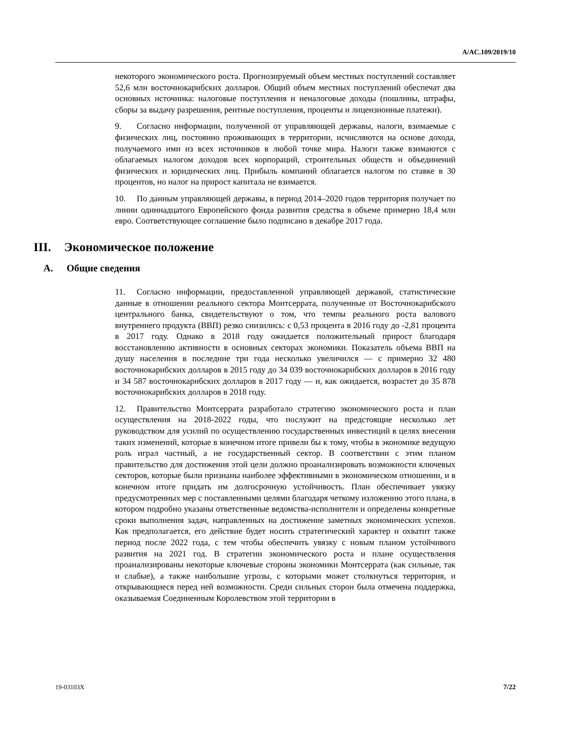A/AC.109/2019/10
некоторого экономического роста. Прогнозируемый объем местных поступлений составляет 52,6 млн восточнокарибских долларов. Общий объем местных поступлений обеспечат два основных источника: налоговые поступления и неналоговые доходы (пошлины, штрафы, сборы за выдачу разрешения, рентные поступления, проценты и лицензионные платежи).
9. Согласно информации, полученной от управляющей державы, налоги, взимаемые с физических лиц, постоянно проживающих в территории, исчисляются на основе дохода, получаемого ими из всех источников в любой точке мира. Налоги также взимаются с облагаемых налогом доходов всех корпораций, строительных обществ и объединений физических и юридических лиц. Прибыль компаний облагается налогом по ставке в 30 процентов, но налог на прирост капитала не взимается.
10. По данным управляющей державы, в период 2014–2020 годов территория получает по линии одиннадцатого Европейского фонда развития средства в объеме примерно 18,4 млн евро. Соответствующее соглашение было подписано в декабре 2017 года.
III. Экономическое положение
A. Общие сведения
11. Согласно информации, предоставленной управляющей державой, статистические данные в отношении реального сектора Монтсеррата, полученные от Восточнокарибского центрального банка, свидетельствуют о том, что темпы реального роста валового внутреннего продукта (ВВП) резко снизились: с 0,53 процента в 2016 году до -2,81 процента в 2017 году. Однако в 2018 году ожидается положительный прирост благодаря восстановлению активности в основных секторах экономики. Показатель объема ВВП на душу населения в последние три года несколько увеличился — с примерно 32 480 восточнокарибских долларов в 2015 году до 34 039 восточнокарибских долларов в 2016 году и 34 587 восточнокарибских долларов в 2017 году — и, как ожидается, возрастет до 35 878 восточнокарибских долларов в 2018 году.
12. Правительство Монтсеррата разработало стратегию экономического роста и план осуществления на 2018-2022 годы, что послужит на предстоящие несколько лет руководством для усилий по осуществлению государственных инвестиций в целях внесения таких изменений, которые в конечном итоге привели бы к тому, чтобы в экономике ведущую роль играл частный, а не государственный сектор. В соответствии с этим планом правительство для достижения этой цели должно проанализировать возможности ключевых секторов, которые были признаны наиболее эффективными в экономическом отношении, и в конечном итоге придать им долгосрочную устойчивость. План обеспечивает увязку предусмотренных мер с поставленными целями благодаря четкому изложению этого плана, в котором подробно указаны ответственные ведомства-исполнители и определены конкретные сроки выполнения задач, направленных на достижение заметных экономических успехов. Как предполагается, его действие будет носить стратегический характер и охватит также период после 2022 года, с тем чтобы обеспечить увязку с новым планом устойчивого развития на 2021 год. В стратегии экономического роста и плане осуществления проанализированы некоторые ключевые стороны экономики Монтсеррата (как сильные, так и слабые), а также наибольшие угрозы, с которыми может столкнуться территория, и открывающиеся перед ней возможности. Среди сильных сторон была отмечена поддержка, оказываемая Соединенным Королевством этой территории в
19-03103X 7/22